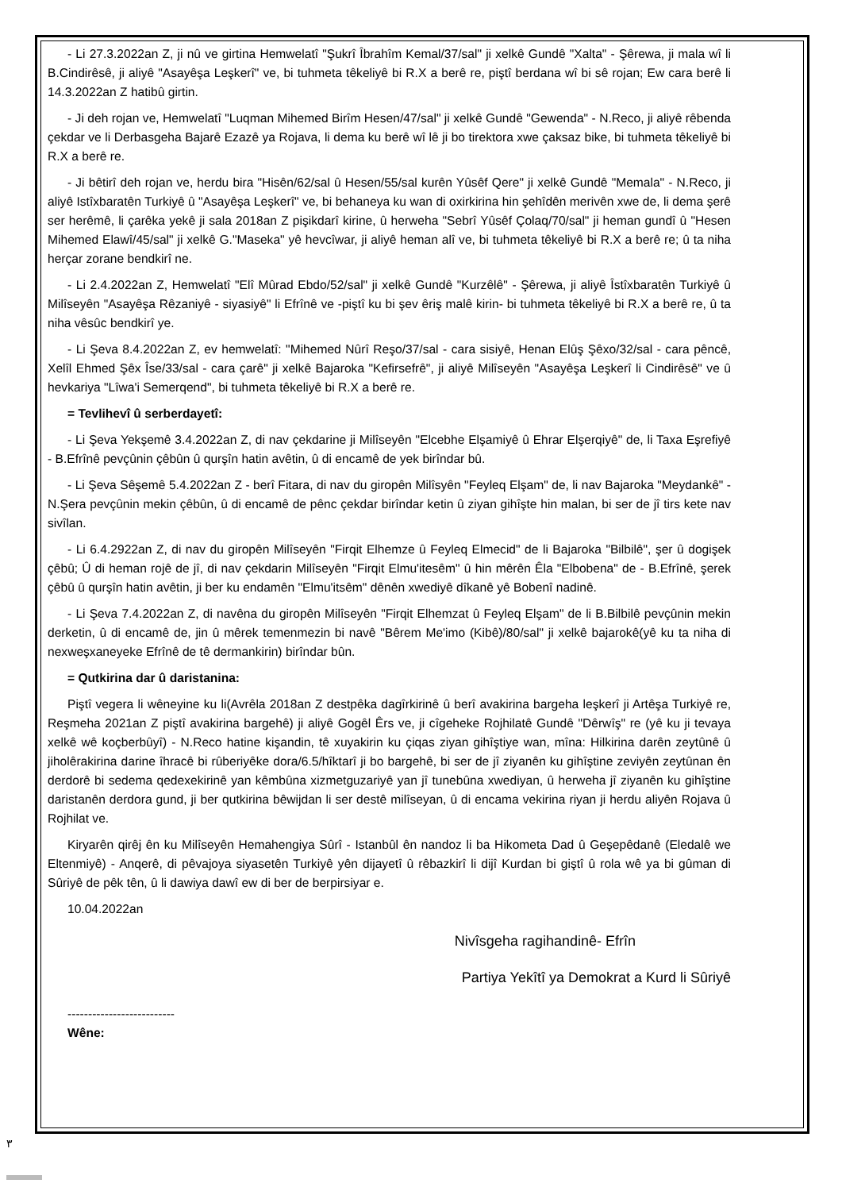- Li 27.3.2022an Z, ji nû ve girtina Hemwelatî "Şukrî Îbrahîm Kemal/37/sal" ji xelkê Gundê "Xalta" - Şêrewa, ji mala wî li B.Cindirêsê, ji aliyê "Asayêşa Leşkerî" ve, bi tuhmeta têkeliyê bi R.X a berê re, piştî berdana wî bi sê rojan; Ew cara berê li 14.3.2022an Z hatibû girtin.
- Ji deh rojan ve, Hemwelatî "Luqman Mihemed Birîm Hesen/47/sal" ji xelkê Gundê "Gewenda" - N.Reco, ji aliyê rêbenda çekdar ve li Derbasgeha Bajarê Ezazê ya Rojava, li dema ku berê wî lê ji bo tirektora xwe çaksaz bike, bi tuhmeta têkeliyê bi R.X a berê re.
- Ji bêtirî deh rojan ve, herdu bira "Hisên/62/sal û Hesen/55/sal kurên Yûsêf Qere" ji xelkê Gundê "Memala" - N.Reco, ji aliyê Istîxbaratên Turkiyê û "Asayêşa Leşkerî" ve, bi behaneya ku wan di oxirkirina hin şehîdên merivên xwe de, li dema şerê ser herêmê, li çarêka yekê ji sala 2018an Z pişikdarî kirine, û herweha "Sebrî Yûsêf Çolaq/70/sal" ji heman gundî û "Hesen Mihemed Elawî/45/sal" ji xelkê G."Maseka" yê hevcîwar, ji aliyê heman alî ve, bi tuhmeta têkeliyê bi R.X a berê re; û ta niha herçar zorane bendkirî ne.
- Li 2.4.2022an Z, Hemwelatî "Elî Mûrad Ebdo/52/sal" ji xelkê Gundê "Kurzêlê" - Şêrewa, ji aliyê Îstîxbaratên Turkiyê û Milîseyên "Asayêşa Rêzaniyê - siyasiyê" li Efrînê ve -piştî ku bi şev êriş malê kirin- bi tuhmeta têkeliyê bi R.X a berê re, û ta niha vêsûc bendkirî ye.
- Li Şeva 8.4.2022an Z, ev hemwelatî: "Mihemed Nûrî Reşo/37/sal - cara sisiyê, Henan Elûş Şêxo/32/sal - cara pêncê, Xelîl Ehmed Şêx Îse/33/sal - cara çarê" ji xelkê Bajaroka "Kefirsefrê", ji aliyê Milîseyên "Asayêşa Leşkerî li Cindirêsê" ve û hevkariya "Lîwa'i Semerqend", bi tuhmeta têkeliyê bi R.X a berê re.
= Tevlihevî û serberdayetî:
- Li Şeva Yekşemê 3.4.2022an Z, di nav çekdarine ji Milîseyên "Elcebhe Elşamiyê û Ehrar Elşerqiyê" de, li Taxa Eşrefiyê - B.Efrînê pevçûnin çêbûn û qurşîn hatin avêtin, û di encamê de yek birîndar bû.
- Li Şeva Sêşemê 5.4.2022an Z - berî Fitara, di nav du giropên Milîsyên "Feyleq Elşam" de, li nav Bajaroka "Meydankê" - N.Şera pevçûnin mekin çêbûn, û di encamê de pênc çekdar birîndar ketin û ziyan gihîşte hin malan, bi ser de jî tirs kete nav sivîlan.
- Li 6.4.2922an Z, di nav du giropên Milîseyên "Firqit Elhemze û Feyleq Elmecid" de li Bajaroka "Bilbilê", şer û dogişek çêbû; Û di heman rojê de jî, di nav çekdarin Milîseyên "Firqit Elmu'itesêm" û hin mêrên Êla "Elbobena" de - B.Efrînê, şerek çêbû û qurşîn hatin avêtin, ji ber ku endamên "Elmu'itsêm" dênên xwediyê dîkanê yê Bobenî nadinê.
- Li Şeva 7.4.2022an Z, di navêna du giropên Milîseyên "Firqit Elhemzat û Feyleq Elşam" de li B.Bilbilê pevçûnin mekin derketin, û di encamê de, jin û mêrek temenmezin bi navê "Bêrem Me'imo (Kibê)/80/sal" ji xelkê bajarokê(yê ku ta niha di nexweşxaneyeke Efrînê de tê dermankirin) birîndar bûn.
= Qutkirina dar û daristanina:
Piştî vegera li wêneyine ku li(Avrêla 2018an Z destpêka dagîrkirinê û berî avakirina bargeha leşkerî ji Artêşa Turkiyê re, Reşmeha 2021an Z piştî avakirina bargehê) ji aliyê Gogêl Êrs ve, ji cîgeheke Rojhilatê Gundê "Dêrwîş" re (yê ku ji tevaya xelkê wê koçberbûyî) - N.Reco hatine kişandin, tê xuyakirin ku çiqas ziyan gihîştiye wan, mîna: Hilkirina darên zeytûnê û jiholêrakirina darine îhracê bi rûberiyêke dora/6.5/hîktarî ji bo bargehê, bi ser de jî ziyanên ku gihîştine zeviyên zeytûnan ên derdorê bi sedema qedexekirinê yan kêmbûna xizmetguzariyê yan jî tunebûna xwediyan, û herweha jî ziyanên ku gihîştine daristanên derdora gund, ji ber qutkirina bêwijdan li ser destê milîseyan, û di encama vekirina riyan ji herdu aliyên Rojava û Rojhilat ve.
Kiryarên qirêj ên ku Milîseyên Hemahengiya Sûrî - Istanbûl ên nandoz li ba Hikometa Dad û Geşepêdanê (Eledalê we Eltenmiyê) - Anqerê, di pêvajoya siyasetên Turkiyê yên dijayetî û rêbazkirî li dijî Kurdan bi giştî û rola wê ya bi gûman di Sûriyê de pêk tên, û li dawiya dawî ew di ber de berpirsiyar e.
10.04.2022an
Nivîsgeha ragihandinê- Efrîn
Partiya Yekîtî ya Demokrat a Kurd li Sûriyê
--------------------------
Wêne:
٣